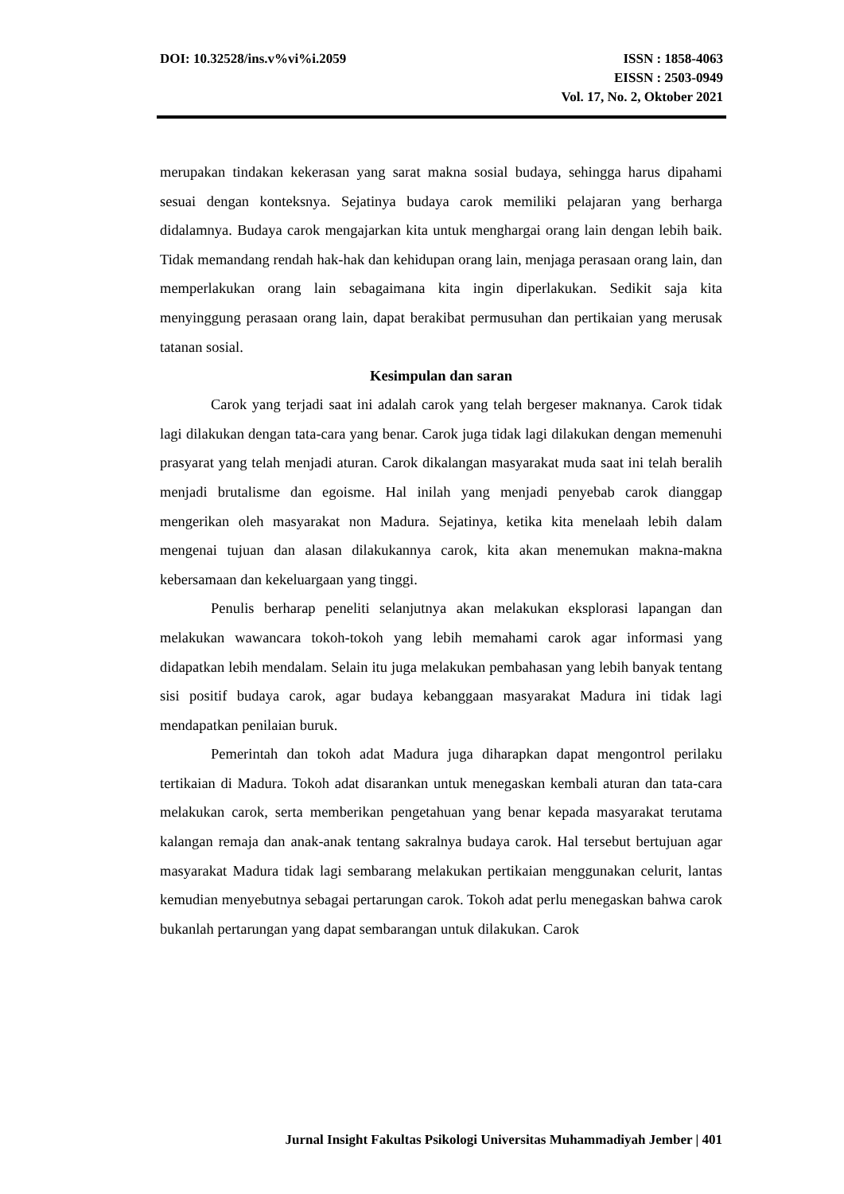DOI: 10.32528/ins.v%vi%i.2059 ISSN : 1858-4063
EISSN : 2503-0949
Vol. 17, No. 2, Oktober 2021
merupakan tindakan kekerasan yang sarat makna sosial budaya, sehingga harus dipahami sesuai dengan konteksnya. Sejatinya budaya carok memiliki pelajaran yang berharga didalamnya. Budaya carok mengajarkan kita untuk menghargai orang lain dengan lebih baik. Tidak memandang rendah hak-hak dan kehidupan orang lain, menjaga perasaan orang lain, dan memperlakukan orang lain sebagaimana kita ingin diperlakukan. Sedikit saja kita menyinggung perasaan orang lain, dapat berakibat permusuhan dan pertikaian yang merusak tatanan sosial.
Kesimpulan dan saran
Carok yang terjadi saat ini adalah carok yang telah bergeser maknanya. Carok tidak lagi dilakukan dengan tata-cara yang benar. Carok juga tidak lagi dilakukan dengan memenuhi prasyarat yang telah menjadi aturan. Carok dikalangan masyarakat muda saat ini telah beralih menjadi brutalisme dan egoisme. Hal inilah yang menjadi penyebab carok dianggap mengerikan oleh masyarakat non Madura. Sejatinya, ketika kita menelaah lebih dalam mengenai tujuan dan alasan dilakukannya carok, kita akan menemukan makna-makna kebersamaan dan kekeluargaan yang tinggi.
Penulis berharap peneliti selanjutnya akan melakukan eksplorasi lapangan dan melakukan wawancara tokoh-tokoh yang lebih memahami carok agar informasi yang didapatkan lebih mendalam. Selain itu juga melakukan pembahasan yang lebih banyak tentang sisi positif budaya carok, agar budaya kebanggaan masyarakat Madura ini tidak lagi mendapatkan penilaian buruk.
Pemerintah dan tokoh adat Madura juga diharapkan dapat mengontrol perilaku tertikaian di Madura. Tokoh adat disarankan untuk menegaskan kembali aturan dan tata-cara melakukan carok, serta memberikan pengetahuan yang benar kepada masyarakat terutama kalangan remaja dan anak-anak tentang sakralnya budaya carok. Hal tersebut bertujuan agar masyarakat Madura tidak lagi sembarang melakukan pertikaian menggunakan celurit, lantas kemudian menyebutnya sebagai pertarungan carok. Tokoh adat perlu menegaskan bahwa carok bukanlah pertarungan yang dapat sembarangan untuk dilakukan. Carok
Jurnal Insight Fakultas Psikologi Universitas Muhammadiyah Jember | 401